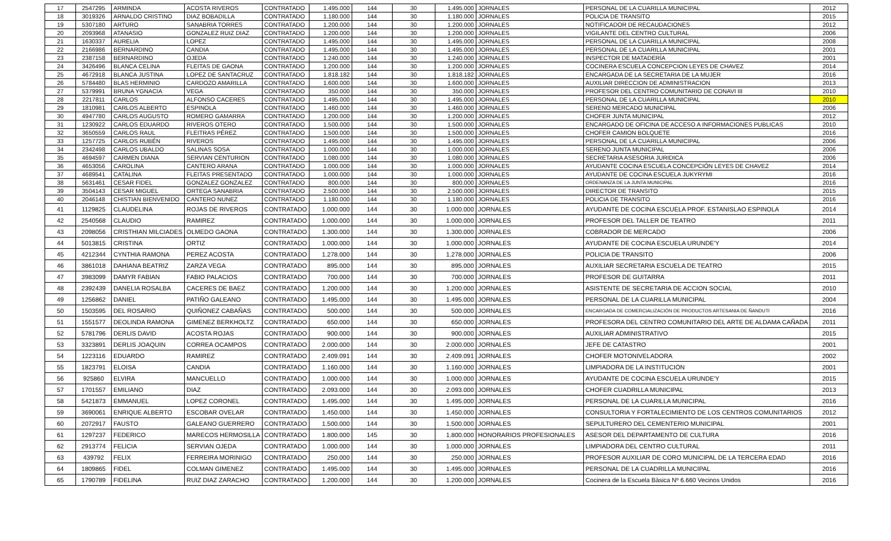| 17 | 2547295 | ARMINDA | ACOSTA RIVEROS | CONTRATADO | 1.495.000 | 144 | 30 | 1.495.000 | JORNALES | PERSONAL DE LA CUARILLA MUNICIPAL | 2012 |
| 18 | 3019326 | ARNALDO CRISTINO | DIAZ BOBADILLA | CONTRATADO | 1.180.000 | 144 | 30 | 1.180.000 | JORNALES | POLICIA DE TRANSITO | 2015 |
| 19 | 5307180 | ARTURO | SANABRIA TORRES | CONTRATADO | 1.200.000 | 144 | 30 | 1.200.000 | JORNALES | NOTIFICADOR DE RECAUDACIONES | 2012 |
| 20 | 2093968 | ATANASIO | GONZALEZ RUIZ DIAZ | CONTRATADO | 1.200.000 | 144 | 30 | 1.200.000 | JORNALES | VIGILANTE DEL CENTRO CULTURAL | 2006 |
| 21 | 1630337 | AURELIA | LOPEZ | CONTRATADO | 1.495.000 | 144 | 30 | 1.495.000 | JORNALES | PERSONAL DE LA CUARILLA MUNICIPAL | 2008 |
| 22 | 2166986 | BERNARDINO | CANDIA | CONTRATADO | 1.495.000 | 144 | 30 | 1.495.000 | JORNALES | PERSONAL DE LA CUARILLA MUNICIPAL | 2001 |
| 23 | 2387158 | BERNARDINO | OJEDA | CONTRATADO | 1.240.000 | 144 | 30 | 1.240.000 | JORNALES | INSPECTOR DE MATADERÍA | 2001 |
| 24 | 3426496 | BLANCA CELINA | FLEITAS DE GAONA | CONTRATADO | 1.200.000 | 144 | 30 | 1.200.000 | JORNALES | COCINERA ESCUELA CONCEPCION LEYES DE CHAVEZ | 2014 |
| 25 | 4672918 | BLANCA JUSTINA | LOPEZ DE SANTACRUZ | CONTRATADO | 1.818.182 | 144 | 30 | 1.818.182 | JORNALES | ENCARGADA DE LA SECRETARIA DE LA MUJER | 2016 |
| 26 | 5784480 | BLAS HERMINIO | CARDOZO AMARILLA | CONTRATADO | 1.600.000 | 144 | 30 | 1.600.000 | JORNALES | AUXILIAR DIRECCION DE ADMINISTRACION | 2013 |
| 27 | 5379991 | BRUNA YGNACIA | VEGA | CONTRATADO | 350.000 | 144 | 30 | 350.000 | JORNALES | PROFESOR DEL CENTRO COMUNITARIO DE CONAVI III | 2010 |
| 28 | 2217811 | CARLOS | ALFONSO CACERES | CONTRATADO | 1.495.000 | 144 | 30 | 1.495.000 | JORNALES | PERSONAL DE LA CUARILLA MUNICIPAL | 2010 |
| 29 | 1810981 | CARLOS ALBERTO | ESPINOLA | CONTRATADO | 1.460.000 | 144 | 30 | 1.460.000 | JORNALES | SERENO MERCADO MUNICIPAL | 2006 |
| 30 | 4947780 | CARLOS AUGUSTO | ROMERO GAMARRA | CONTRATADO | 1.200.000 | 144 | 30 | 1.200.000 | JORNALES | CHOFER JUNTA MUNICIPAL | 2012 |
| 31 | 1230922 | CARLOS EDUARDO | RIVEROS OTERO | CONTRATADO | 1.500.000 | 144 | 30 | 1.500.000 | JORNALES | ENCARGADO DE OFICINA DE ACCESO A INFORMACIONES PUBLICAS | 2010 |
| 32 | 3650559 | CARLOS RAUL | FLEITRAS PÉREZ | CONTRATADO | 1.500.000 | 144 | 30 | 1.500.000 | JORNALES | CHOFER CAMION BOLQUETE | 2016 |
| 33 | 1257725 | CARLOS RUBÉN | RIVEROS | CONTRATADO | 1.495.000 | 144 | 30 | 1.495.000 | JORNALES | PERSONAL DE LA CUARILLA MUNICIPAL | 2006 |
| 34 | 2342498 | CARLOS UBALDO | SALINAS SOSA | CONTRATADO | 1.000.000 | 144 | 30 | 1.000.000 | JORNALES | SERENO JUNTA MUNICIPAL | 2006 |
| 35 | 4694597 | CARMEN DIANA | SERVIAN CENTURION | CONTRATADO | 1.080.000 | 144 | 30 | 1.080.000 | JORNALES | SECRETARIA ASESORIA JURIDICA | 2006 |
| 36 | 4653056 | CAROLINA | CANTERO ARANA | CONTRATADO | 1.000.000 | 144 | 30 | 1.000.000 | JORNALES | AYUDANTE COCINA ESCUELA CONCEPCIÓN LEYES DE CHAVEZ | 2014 |
| 37 | 4689541 | CATALINA | FLEITAS PRESENTADO | CONTRATADO | 1.000.000 | 144 | 30 | 1.000.000 | JORNALES | AYUDANTE DE COCINA ESCUELA JUKYRYMI | 2016 |
| 38 | 5631461 | CESAR FIDEL | GONZALEZ GONZALEZ | CONTRATADO | 800.000 | 144 | 30 | 800.000 | JORNALES | ORDENANZA DE LA JUNTA MUNICIPAL | 2016 |
| 39 | 3504143 | CESAR MIGUEL | ORTEGA SANABRIA | CONTRATADO | 2.500.000 | 144 | 30 | 2.500.000 | JORNALES | DIRECTOR DE TRANSITO | 2015 |
| 40 | 2046148 | CHISTIAN BIENVENIDO | CANTERO NUNEZ | CONTRATADO | 1.180.000 | 144 | 30 | 1.180.000 | JORNALES | POLICIA DE TRANSITO | 2016 |
| 41 | 1129825 | CLAUDELINA | ROJAS DE RIVEROS | CONTRATADO | 1.000.000 | 144 | 30 | 1.000.000 | JORNALES | AYUDANTE DE COCINA ESCUELA PROF. ESTANISLAO ESPINOLA | 2014 |
| 42 | 2540568 | CLAUDIO | RAMIREZ | CONTRATADO | 1.000.000 | 144 | 30 | 1.000.000 | JORNALES | PROFESOR DEL TALLER DE TEATRO | 2011 |
| 43 | 2098056 | CRISTHIAN MILCIADES | OLMEDO GAONA | CONTRATADO | 1.300.000 | 144 | 30 | 1.300.000 | JORNALES | COBRADOR DE MERCADO | 2006 |
| 44 | 5013815 | CRISTINA | ORTIZ | CONTRATADO | 1.000.000 | 144 | 30 | 1.000.000 | JORNALES | AYUDANTE DE COCINA ESCUELA URUNDE'Y | 2014 |
| 45 | 4212344 | CYNTHIA RAMONA | PEREZ ACOSTA | CONTRATADO | 1.278.000 | 144 | 30 | 1.278.000 | JORNALES | POLICIA DE TRANSITO | 2006 |
| 46 | 3861018 | DAHIANA BEATRIZ | ZARZA VEGA | CONTRATADO | 895.000 | 144 | 30 | 895.000 | JORNALES | AUXILIAR SECRETARIA ESCUELA DE TEATRO | 2015 |
| 47 | 3983099 | DAMYR FABIAN | FABIO PALACIOS | CONTRATADO | 700.000 | 144 | 30 | 700.000 | JORNALES | PROFESOR DE GUITARRA | 2011 |
| 48 | 2392439 | DANELIA ROSALBA | CACERES DE BAEZ | CONTRATADO | 1.200.000 | 144 | 30 | 1.200.000 | JORNALES | ASISTENTE DE SECRETARIA DE ACCION SOCIAL | 2010 |
| 49 | 1256862 | DANIEL | PATIÑO GALEANO | CONTRATADO | 1.495.000 | 144 | 30 | 1.495.000 | JORNALES | PERSONAL DE LA CUARILLA MUNICIPAL | 2004 |
| 50 | 1503595 | DEL ROSARIO | QUIÑONEZ CABAÑAS | CONTRATADO | 500.000 | 144 | 30 | 500.000 | JORNALES | ENCARGADA DE COMERCIALIZACIÓN DE PRODUCTOS ARTESANIA DE ÑANDUTI | 2016 |
| 51 | 1551577 | DEOLINDA RAMONA | GIMENEZ BERKHOLTZ | CONTRATADO | 650.000 | 144 | 30 | 650.000 | JORNALES | PROFESORA DEL CENTRO COMUNITARIO DEL ARTE DE ALDAMA CAÑADA | 2011 |
| 52 | 5781796 | DERLIS DAVID | ACOSTA ROJAS | CONTRATADO | 900.000 | 144 | 30 | 900.000 | JORNALES | AUXILIAR ADMINISTRATIVO | 2015 |
| 53 | 3323891 | DERLIS JOAQUIN | CORREA OCAMPOS | CONTRATADO | 2.000.000 | 144 | 30 | 2.000.000 | JORNALES | JEFE DE CATASTRO | 2001 |
| 54 | 1223116 | EDUARDO | RAMIREZ | CONTRATADO | 2.409.091 | 144 | 30 | 2.409.091 | JORNALES | CHOFER MOTONIVELADORA | 2002 |
| 55 | 1823791 | ELOISA | CANDIA | CONTRATADO | 1.160.000 | 144 | 30 | 1.160.000 | JORNALES | LIMPIADORA DE LA INSTITUCIÓN | 2001 |
| 56 | 925860 | ELVIRA | MANCUELLO | CONTRATADO | 1.000.000 | 144 | 30 | 1.000.000 | JORNALES | AYUDANTE DE COCINA ESCUELA URUNDE'Y | 2015 |
| 57 | 1701557 | EMILIANO | DIAZ | CONTRATADO | 2.093.000 | 144 | 30 | 2.093.000 | JORNALES | CHOFER CUADRILLA MUNICIPAL | 2013 |
| 58 | 5421873 | EMMANUEL | LOPEZ CORONEL | CONTRATADO | 1.495.000 | 144 | 30 | 1.495.000 | JORNALES | PERSONAL DE LA CUARILLA MUNICIPAL | 2016 |
| 59 | 3690061 | ENRIQUE ALBERTO | ESCOBAR OVELAR | CONTRATADO | 1.450.000 | 144 | 30 | 1.450.000 | JORNALES | CONSULTORIA Y FORTALECIMIENTO DE LOS CENTROS COMUNITARIOS | 2012 |
| 60 | 2072917 | FAUSTO | GALEANO GUERRERO | CONTRATADO | 1.500.000 | 144 | 30 | 1.500.000 | JORNALES | SEPULTURERO DEL CEMENTERIO MUNICIPAL | 2001 |
| 61 | 1297237 | FEDERICO | MARECOS HERMOSILLA | CONTRATADO | 1.800.000 | 145 | 30 | 1.800.000 | HONORARIOS PROFESIONALES | ASESOR DEL DEPARTAMENTO DE CULTURA | 2016 |
| 62 | 2913774 | FELICIA | SERVIAN OJEDA | CONTRATADO | 1.000.000 | 144 | 30 | 1.000.000 | JORNALES | LIMPIADORA DEL CENTRO CULTURAL | 2011 |
| 63 | 439792 | FELIX | FERREIRA MORINIGO | CONTRATADO | 250.000 | 144 | 30 | 250.000 | JORNALES | PROFESOR AUXILIAR DE CORO MUNICIPAL DE LA TERCERA EDAD | 2016 |
| 64 | 1809865 | FIDEL | COLMAN GIMENEZ | CONTRATADO | 1.495.000 | 144 | 30 | 1.495.000 | JORNALES | PERSONAL DE LA CUADRILLA MUNICIPAL | 2016 |
| 65 | 1790789 | FIDELINA | RUIZ DIAZ ZARACHO | CONTRATADO | 1.200.000 | 144 | 30 | 1.200.000 | JORNALES | Cocinera de la Escuela Bàsica Nº 6.660 Vecinos Unidos | 2016 |